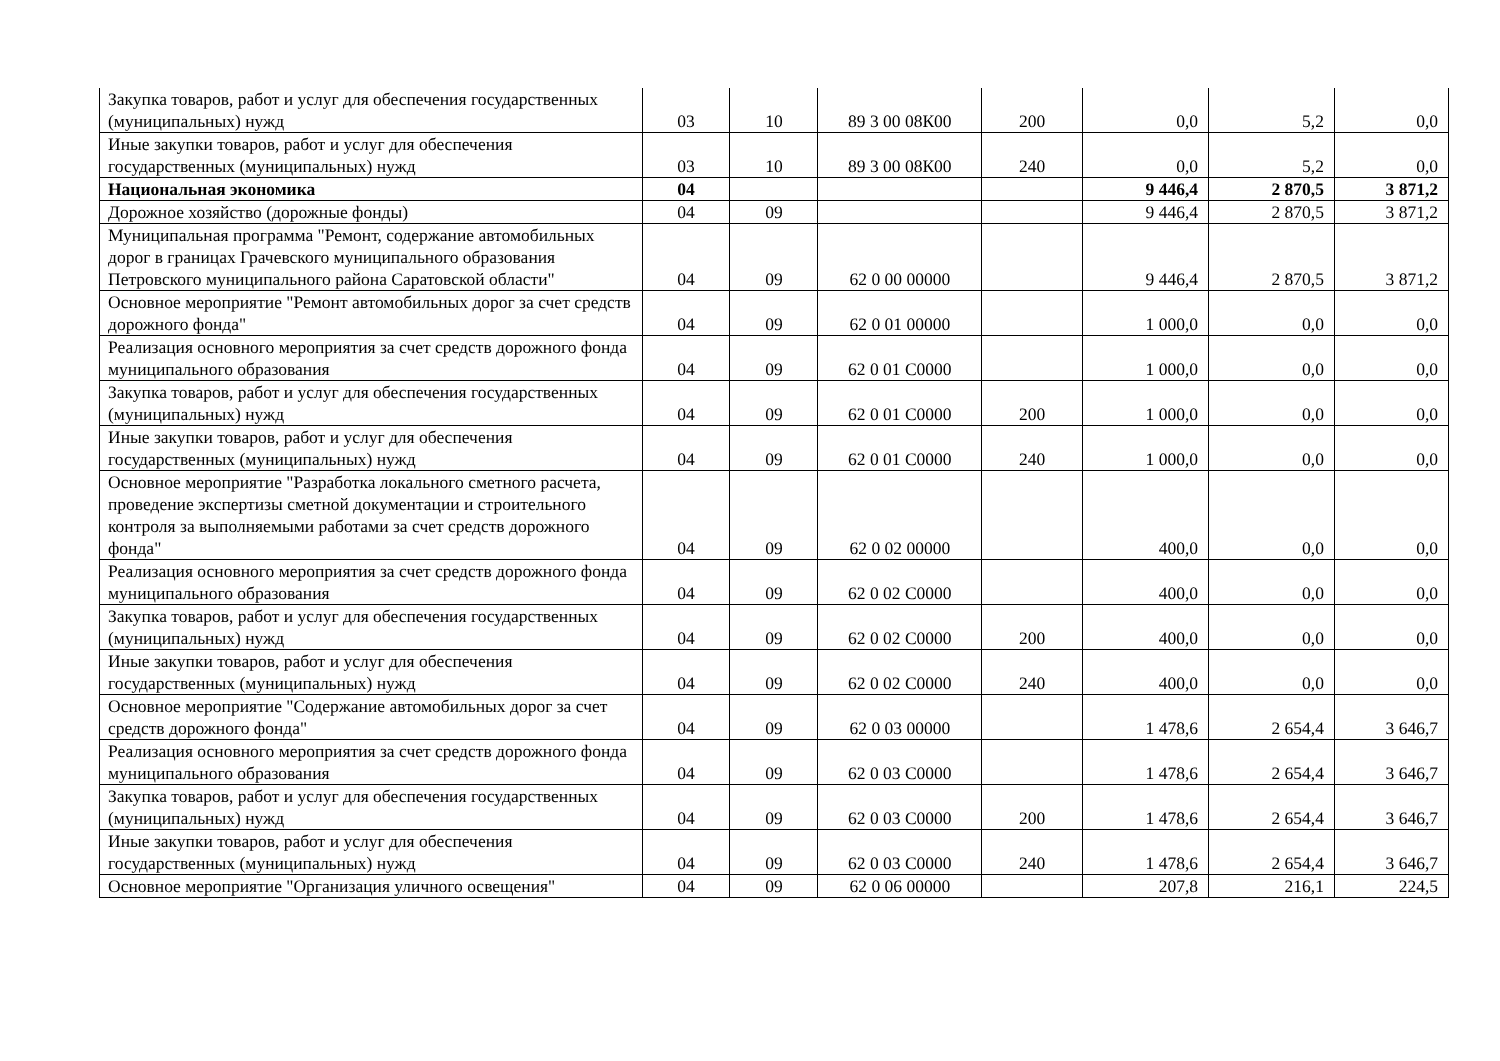| Закупка товаров, работ и услуг для обеспечения государственных (муниципальных) нужд | 03 | 10 | 89 3 00 08К00 | 200 | 0,0 | 5,2 | 0,0 |
| Иные закупки товаров, работ и услуг для обеспечения государственных (муниципальных) нужд | 03 | 10 | 89 3 00 08К00 | 240 | 0,0 | 5,2 | 0,0 |
| Национальная экономика | 04 | | | | 9 446,4 | 2 870,5 | 3 871,2 |
| Дорожное хозяйство (дорожные фонды) | 04 | 09 | | | 9 446,4 | 2 870,5 | 3 871,2 |
| Муниципальная программа "Ремонт, содержание автомобильных дорог в границах Грачевского муниципального образования Петровского муниципального района Саратовской области" | 04 | 09 | 62 0 00 00000 | | 9 446,4 | 2 870,5 | 3 871,2 |
| Основное мероприятие "Ремонт автомобильных дорог за счет средств дорожного фонда" | 04 | 09 | 62 0 01 00000 | | 1 000,0 | 0,0 | 0,0 |
| Реализация основного мероприятия за счет средств дорожного фонда муниципального образования | 04 | 09 | 62 0 01 С0000 | | 1 000,0 | 0,0 | 0,0 |
| Закупка товаров, работ и услуг для обеспечения государственных (муниципальных) нужд | 04 | 09 | 62 0 01 С0000 | 200 | 1 000,0 | 0,0 | 0,0 |
| Иные закупки товаров, работ и услуг для обеспечения государственных (муниципальных) нужд | 04 | 09 | 62 0 01 С0000 | 240 | 1 000,0 | 0,0 | 0,0 |
| Основное мероприятие "Разработка локального сметного расчета, проведение экспертизы сметной документации и строительного контроля за выполняемыми работами за счет средств дорожного фонда" | 04 | 09 | 62 0 02 00000 | | 400,0 | 0,0 | 0,0 |
| Реализация основного мероприятия за счет средств дорожного фонда муниципального образования | 04 | 09 | 62 0 02 С0000 | | 400,0 | 0,0 | 0,0 |
| Закупка товаров, работ и услуг для обеспечения государственных (муниципальных) нужд | 04 | 09 | 62 0 02 С0000 | 200 | 400,0 | 0,0 | 0,0 |
| Иные закупки товаров, работ и услуг для обеспечения государственных (муниципальных) нужд | 04 | 09 | 62 0 02 С0000 | 240 | 400,0 | 0,0 | 0,0 |
| Основное мероприятие "Содержание автомобильных дорог за счет средств дорожного фонда" | 04 | 09 | 62 0 03 00000 | | 1 478,6 | 2 654,4 | 3 646,7 |
| Реализация основного мероприятия за счет средств дорожного фонда муниципального образования | 04 | 09 | 62 0 03 С0000 | | 1 478,6 | 2 654,4 | 3 646,7 |
| Закупка товаров, работ и услуг для обеспечения государственных (муниципальных) нужд | 04 | 09 | 62 0 03 С0000 | 200 | 1 478,6 | 2 654,4 | 3 646,7 |
| Иные закупки товаров, работ и услуг для обеспечения государственных (муниципальных) нужд | 04 | 09 | 62 0 03 С0000 | 240 | 1 478,6 | 2 654,4 | 3 646,7 |
| Основное мероприятие "Организация уличного освещения" | 04 | 09 | 62 0 06 00000 | | 207,8 | 216,1 | 224,5 |